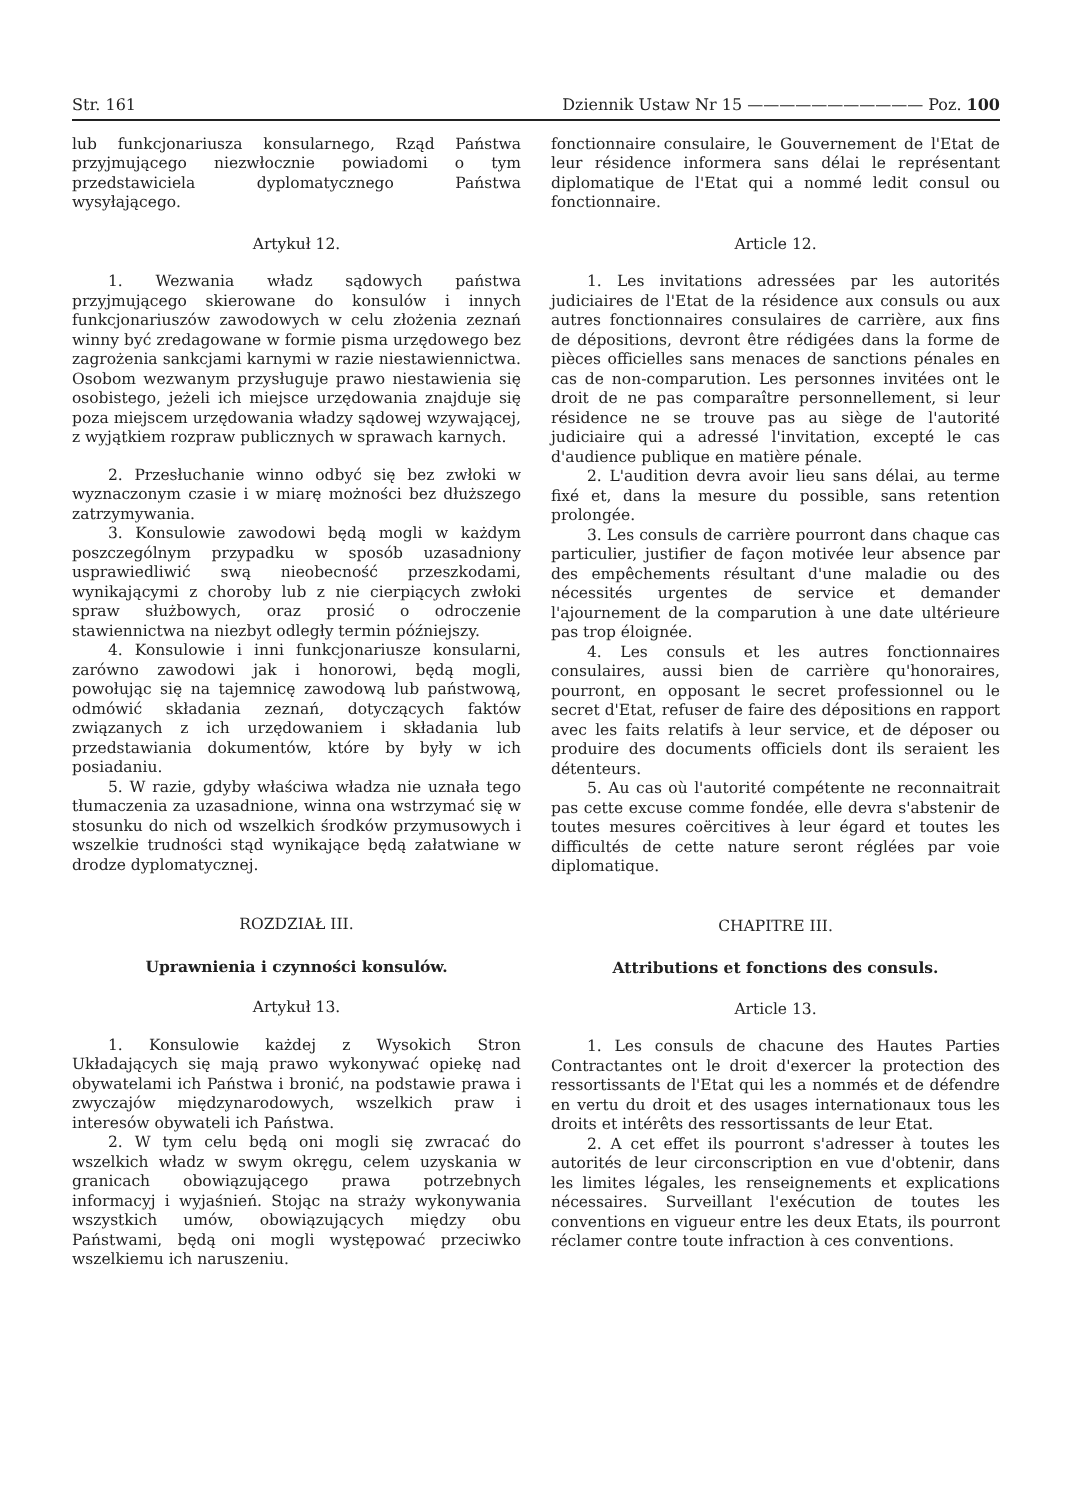Str. 161 Dziennik Ustaw Nr 15 ——————————— Poz. 100
lub funkcjonariusza konsularnego, Rząd Państwa przyjmującego niezwłocznie powiadomi o tym przedstawiciela dyplomatycznego Państwa wysyłającego.
Artykuł 12.
1. Wezwania władz sądowych państwa przyjmującego skierowane do konsulów i innych funkcjonariuszów zawodowych w celu złożenia zeznań winny być zredagowane w formie pisma urzędowego bez zagrożenia sankcjami karnymi w razie niestawiennictwa. Osobom wezwanym przysługuje prawo niestawienia się osobistego, jeżeli ich miejsce urzędowania znajduje się poza miejscem urzędowania władzy sądowej wzywającej, z wyjątkiem rozpraw publicznych w sprawach karnych.
2. Przesłuchanie winno odbyć się bez zwłoki w wyznaczonym czasie i w miarę możności bez dłuższego zatrzymywania.
3. Konsulowie zawodowi będą mogli w każdym poszczególnym przypadku w sposób uzasadniony usprawiedliwić swą nieobecność przeszkodami, wynikającymi z choroby lub z nie cierpiących zwłoki spraw służbowych, oraz prosić o odroczenie stawiennictwa na niezbyt odległy termin późniejszy.
4. Konsulowie i inni funkcjonariusze konsularni, zarówno zawodowi jak i honorowi, będą mogli, powołując się na tajemnicę zawodową lub państwową, odmówić składania zeznań, dotyczących faktów związanych z ich urzędowaniem i składania lub przedstawiania dokumentów, które by były w ich posiadaniu.
5. W razie, gdyby właściwa władza nie uznała tego tłumaczenia za uzasadnione, winna ona wstrzymać się w stosunku do nich od wszelkich środków przymusowych i wszelkie trudności stąd wynikające będą załatwiane w drodze dyplomatycznej.
ROZDZIAŁ III.
Uprawnienia i czynności konsulów.
Artykuł 13.
1. Konsulowie każdej z Wysokich Stron Układających się mają prawo wykonywać opiekę nad obywatelami ich Państwa i bronić, na podstawie prawa i zwyczajów międzynarodowych, wszelkich praw i interesów obywateli ich Państwa.
2. W tym celu będą oni mogli się zwracać do wszelkich władz w swym okręgu, celem uzyskania w granicach obowiązującego prawa potrzebnych informacyj i wyjaśnień. Stojąc na straży wykonywania wszystkich umów, obowiązujących między obu Państwami, będą oni mogli występować przeciwko wszelkiemu ich naruszeniu.
fonctionnaire consulaire, le Gouvernement de l'Etat de leur résidence informera sans délai le représentant diplomatique de l'Etat qui a nommé ledit consul ou fonctionnaire.
Article 12.
1. Les invitations adressées par les autorités judiciaires de l'Etat de la résidence aux consuls ou aux autres fonctionnaires consulaires de carrière, aux fins de dépositions, devront être rédigées dans la forme de pièces officielles sans menaces de sanctions pénales en cas de non-comparution. Les personnes invitées ont le droit de ne pas comparaître personnellement, si leur résidence ne se trouve pas au siège de l'autorité judiciaire qui a adressé l'invitation, excepté le cas d'audience publique en matière pénale.
2. L'audition devra avoir lieu sans délai, au terme fixé et, dans la mesure du possible, sans retention prolongée.
3. Les consuls de carrière pourront dans chaque cas particulier, justifier de façon motivée leur absence par des empêchements résultant d'une maladie ou des nécessités urgentes de service et demander l'ajournement de la comparution à une date ultérieure pas trop éloignée.
4. Les consuls et les autres fonctionnaires consulaires, aussi bien de carrière qu'honoraires, pourront, en opposant le secret professionnel ou le secret d'Etat, refuser de faire des dépositions en rapport avec les faits relatifs à leur service, et de déposer ou produire des documents officiels dont ils seraient les détenteurs.
5. Au cas où l'autorité compétente ne reconnaitrait pas cette excuse comme fondée, elle devra s'abstenir de toutes mesures coërcitives à leur égard et toutes les difficultés de cette nature seront réglées par voie diplomatique.
CHAPITRE III.
Attributions et fonctions des consuls.
Article 13.
1. Les consuls de chacune des Hautes Parties Contractantes ont le droit d'exercer la protection des ressortissants de l'Etat qui les a nommés et de défendre en vertu du droit et des usages internationaux tous les droits et intérêts des ressortissants de leur Etat.
2. A cet effet ils pourront s'adresser à toutes les autorités de leur circonscription en vue d'obtenir, dans les limites légales, les renseignements et explications nécessaires. Surveillant l'exécution de toutes les conventions en vigueur entre les deux Etats, ils pourront réclamer contre toute infraction à ces conventions.